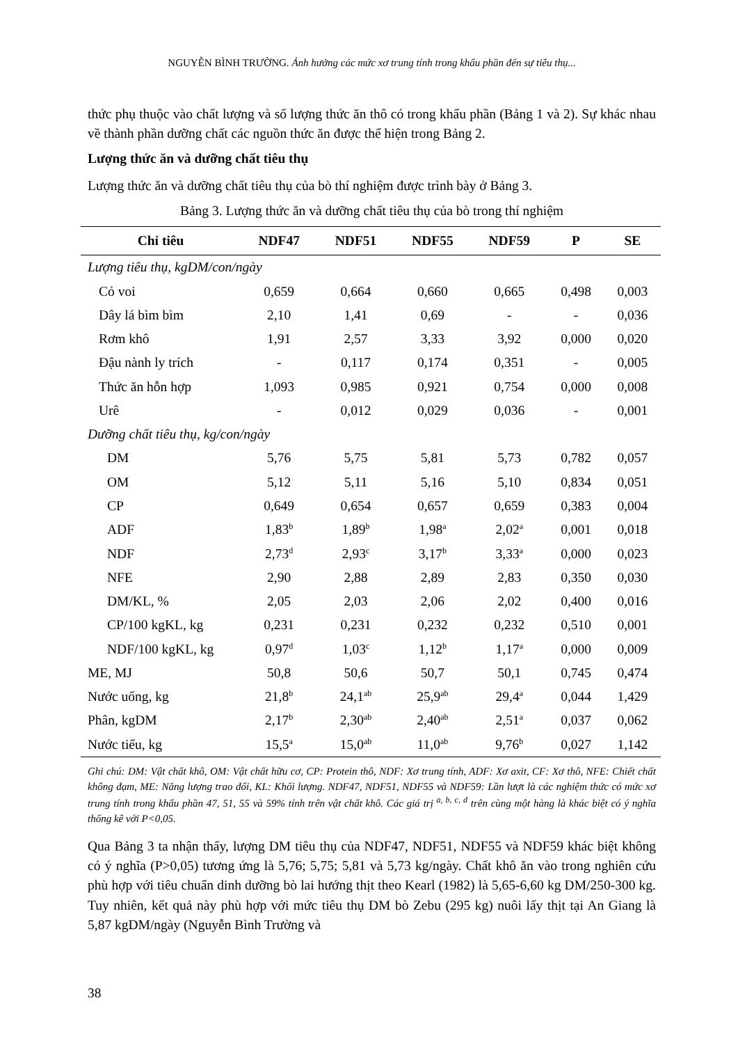NGUYỄN BÌNH TRƯỜNG. Ảnh hưởng các mức xơ trung tính trong khẩu phần đến sự tiêu thụ...
thức phụ thuộc vào chất lượng và số lượng thức ăn thô có trong khẩu phần (Bảng 1 và 2). Sự khác nhau về thành phần dưỡng chất các nguồn thức ăn được thể hiện trong Bảng 2.
Lượng thức ăn và dưỡng chất tiêu thụ
Lượng thức ăn và dưỡng chất tiêu thụ của bò thí nghiệm được trình bày ở Bảng 3.
Bảng 3. Lượng thức ăn và dưỡng chất tiêu thụ của bò trong thí nghiệm
| Chỉ tiêu | NDF47 | NDF51 | NDF55 | NDF59 | P | SE |
| --- | --- | --- | --- | --- | --- | --- |
| Lượng tiêu thụ, kgDM/con/ngày | | | | | | |
| Cỏ voi | 0,659 | 0,664 | 0,660 | 0,665 | 0,498 | 0,003 |
| Dây lá bìm bìm | 2,10 | 1,41 | 0,69 | - | - | 0,036 |
| Rơm khô | 1,91 | 2,57 | 3,33 | 3,92 | 0,000 | 0,020 |
| Đậu nành ly trích | - | 0,117 | 0,174 | 0,351 | - | 0,005 |
| Thức ăn hỗn hợp | 1,093 | 0,985 | 0,921 | 0,754 | 0,000 | 0,008 |
| Urê | - | 0,012 | 0,029 | 0,036 | - | 0,001 |
| Dưỡng chất tiêu thụ, kg/con/ngày | | | | | | |
| DM | 5,76 | 5,75 | 5,81 | 5,73 | 0,782 | 0,057 |
| OM | 5,12 | 5,11 | 5,16 | 5,10 | 0,834 | 0,051 |
| CP | 0,649 | 0,654 | 0,657 | 0,659 | 0,383 | 0,004 |
| ADF | 1,83<sup>b</sup> | 1,89<sup>b</sup> | 1,98<sup>a</sup> | 2,02<sup>a</sup> | 0,001 | 0,018 |
| NDF | 2,73<sup>d</sup> | 2,93<sup>c</sup> | 3,17<sup>b</sup> | 3,33<sup>a</sup> | 0,000 | 0,023 |
| NFE | 2,90 | 2,88 | 2,89 | 2,83 | 0,350 | 0,030 |
| DM/KL, % | 2,05 | 2,03 | 2,06 | 2,02 | 0,400 | 0,016 |
| CP/100 kgKL, kg | 0,231 | 0,231 | 0,232 | 0,232 | 0,510 | 0,001 |
| NDF/100 kgKL, kg | 0,97<sup>d</sup> | 1,03<sup>c</sup> | 1,12<sup>b</sup> | 1,17<sup>a</sup> | 0,000 | 0,009 |
| ME, MJ | 50,8 | 50,6 | 50,7 | 50,1 | 0,745 | 0,474 |
| Nước uống, kg | 21,8<sup>b</sup> | 24,1<sup>ab</sup> | 25,9<sup>ab</sup> | 29,4<sup>a</sup> | 0,044 | 1,429 |
| Phân, kgDM | 2,17<sup>b</sup> | 2,30<sup>ab</sup> | 2,40<sup>ab</sup> | 2,51<sup>a</sup> | 0,037 | 0,062 |
| Nước tiểu, kg | 15,5<sup>a</sup> | 15,0<sup>ab</sup> | 11,0<sup>ab</sup> | 9,76<sup>b</sup> | 0,027 | 1,142 |
Ghi chú: DM: Vật chất khô, OM: Vật chất hữu cơ, CP: Protein thô, NDF: Xơ trung tính, ADF: Xơ axit, CF: Xơ thô, NFE: Chiết chất không đạm, ME: Năng lượng trao đổi, KL: Khối lượng. NDF47, NDF51, NDF55 và NDF59: Lần lượt là các nghiệm thức có mức xơ trung tính trong khẩu phần 47, 51, 55 và 59% tính trên vật chất khô. Các giá trị <sup>a, b, c, d</sup> trên cùng một hàng là khác biệt có ý nghĩa thống kê với P<0,05.
Qua Bảng 3 ta nhận thấy, lượng DM tiêu thụ của NDF47, NDF51, NDF55 và NDF59 khác biệt không có ý nghĩa (P>0,05) tương ứng là 5,76; 5,75; 5,81 và 5,73 kg/ngày. Chất khô ăn vào trong nghiên cứu phù hợp với tiêu chuẩn dinh dưỡng bò lai hướng thịt theo Kearl (1982) là 5,65-6,60 kg DM/250-300 kg. Tuy nhiên, kết quả này phù hợp với mức tiêu thụ DM bò Zebu (295 kg) nuôi lấy thịt tại An Giang là 5,87 kgDM/ngày (Nguyễn Bình Trường và
38